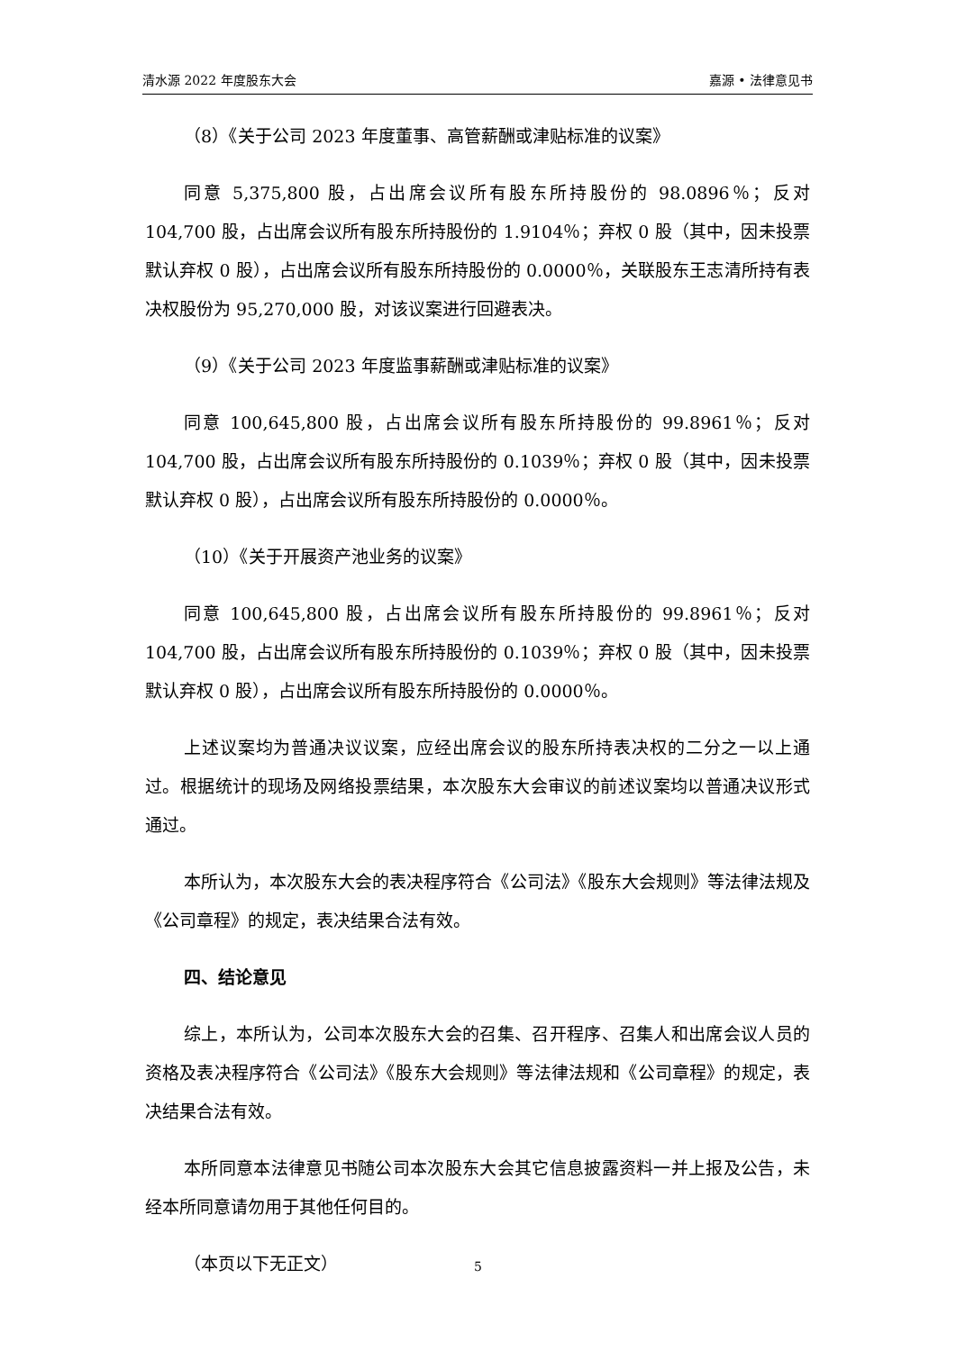清水源 2022 年度股东大会 嘉源 • 法律意见书
（8）《关于公司 2023 年度董事、高管薪酬或津贴标准的议案》
同意 5,375,800 股，占出席会议所有股东所持股份的 98.0896％；反对 104,700 股，占出席会议所有股东所持股份的 1.9104％；弃权 0 股（其中，因未投票默认弃权 0 股），占出席会议所有股东所持股份的 0.0000％，关联股东王志清所持有表决权股份为 95,270,000 股，对该议案进行回避表决。
（9）《关于公司 2023 年度监事薪酬或津贴标准的议案》
同意 100,645,800 股，占出席会议所有股东所持股份的 99.8961％；反对 104,700 股，占出席会议所有股东所持股份的 0.1039％；弃权 0 股（其中，因未投票默认弃权 0 股），占出席会议所有股东所持股份的 0.0000％。
（10）《关于开展资产池业务的议案》
同意 100,645,800 股，占出席会议所有股东所持股份的 99.8961％；反对 104,700 股，占出席会议所有股东所持股份的 0.1039％；弃权 0 股（其中，因未投票默认弃权 0 股），占出席会议所有股东所持股份的 0.0000％。
上述议案均为普通决议议案，应经出席会议的股东所持表决权的二分之一以上通过。根据统计的现场及网络投票结果，本次股东大会审议的前述议案均以普通决议形式通过。
本所认为，本次股东大会的表决程序符合《公司法》《股东大会规则》等法律法规及《公司章程》的规定，表决结果合法有效。
四、结论意见
综上，本所认为，公司本次股东大会的召集、召开程序、召集人和出席会议人员的资格及表决程序符合《公司法》《股东大会规则》等法律法规和《公司章程》的规定，表决结果合法有效。
本所同意本法律意见书随公司本次股东大会其它信息披露资料一并上报及公告，未经本所同意请勿用于其他任何目的。
（本页以下无正文）
5